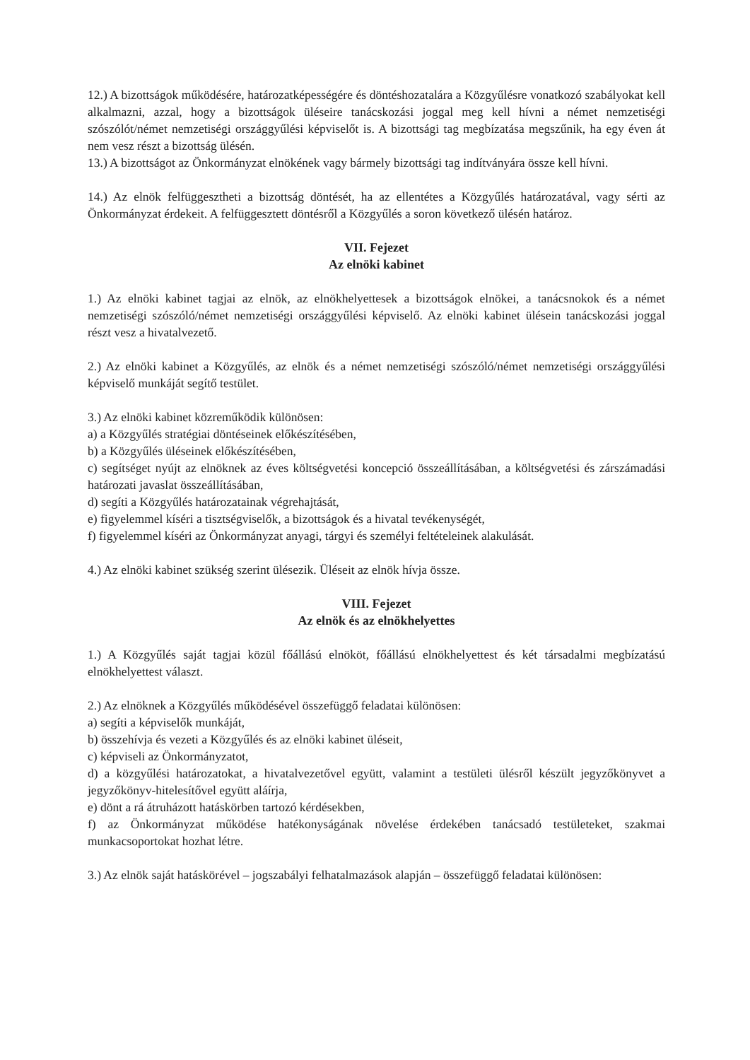12.) A bizottságok működésére, határozatképességére és döntéshozatalára a Közgyűlésre vonatkozó szabályokat kell alkalmazni, azzal, hogy a bizottságok üléseire tanácskozási joggal meg kell hívni a német nemzetiségi szószólót/német nemzetiségi országgyűlési képviselőt is. A bizottsági tag megbízatása megszűnik, ha egy éven át nem vesz részt a bizottság ülésén.
13.) A bizottságot az Önkormányzat elnökének vagy bármely bizottsági tag indítványára össze kell hívni.
14.) Az elnök felfüggesztheti a bizottság döntését, ha az ellentétes a Közgyűlés határozatával, vagy sérti az Önkormányzat érdekeit. A felfüggesztett döntésről a Közgyűlés a soron következő ülésén határoz.
VII. Fejezet
Az elnöki kabinet
1.) Az elnöki kabinet tagjai az elnök, az elnökhelyettesek a bizottságok elnökei, a tanácsnokok és a német nemzetiségi szószóló/német nemzetiségi országgyűlési képviselő. Az elnöki kabinet ülésein tanácskozási joggal részt vesz a hivatalvezető.
2.) Az elnöki kabinet a Közgyűlés, az elnök és a német nemzetiségi szószóló/német nemzetiségi országgyűlési képviselő munkáját segítő testület.
3.) Az elnöki kabinet közreműködik különösen:
a) a Közgyűlés stratégiai döntéseinek előkészítésében,
b) a Közgyűlés üléseinek előkészítésében,
c) segítséget nyújt az elnöknek az éves költségvetési koncepció összeállításában, a költségvetési és zárszámadási határozati javaslat összeállításában,
d) segíti a Közgyűlés határozatainak végrehajtását,
e) figyelemmel kíséri a tisztségviselők, a bizottságok és a hivatal tevékenységét,
f) figyelemmel kíséri az Önkormányzat anyagi, tárgyi és személyi feltételeinek alakulását.
4.) Az elnöki kabinet szükség szerint ülésezik. Üléseit az elnök hívja össze.
VIII. Fejezet
Az elnök és az elnökhelyettes
1.) A Közgyűlés saját tagjai közül főállású elnököt, főállású elnökhelyettest és két társadalmi megbízatású elnökhelyettest választ.
2.) Az elnöknek a Közgyűlés működésével összefüggő feladatai különösen:
a) segíti a képviselők munkáját,
b) összehívja és vezeti a Közgyűlés és az elnöki kabinet üléseit,
c) képviseli az Önkormányzatot,
d) a közgyűlési határozatokat, a hivatalvezetővel együtt, valamint a testületi ülésről készült jegyzőkönyvet a jegyzőkönyv-hitelesítővel együtt aláírja,
e) dönt a rá átruházott hatáskörben tartozó kérdésekben,
f) az Önkormányzat működése hatékonyságának növelése érdekében tanácsadó testületeket, szakmai munkacsoportokat hozhat létre.
3.) Az elnök saját hatáskörével – jogszabályi felhatalmazások alapján – összefüggő feladatai különösen: